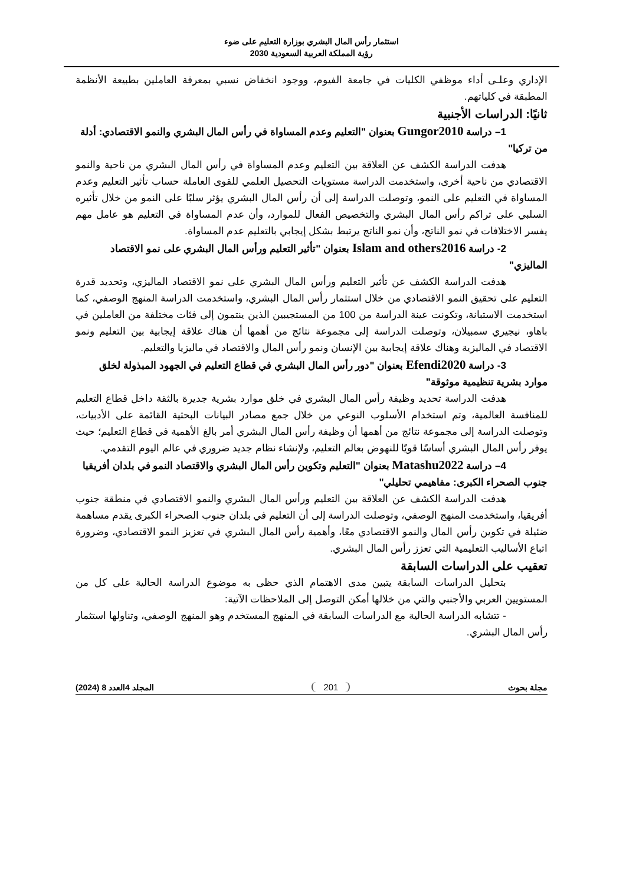استثمار رأس المال البشري بوزارة التعليم على ضوء
رؤية المملكة العربية السعودية 2030
الإداري وعلـى أداء موظفي الكليات في جامعة الفيوم، ووجود انخفاض نسبي بمعرفة العاملين بطبيعة الأنظمة المطبقة في كلياتهم.
ثانيًا: الدراسات الأجنبية
1– دراسة Gungor2010 بعنوان "التعليم وعدم المساواة في رأس المال البشري والنمو الاقتصادي: أدلة من تركيا"
هدفت الدراسة الكشف عن العلاقة بين التعليم وعدم المساواة في رأس المال البشري من ناحية والنمو الاقتصادي من ناحية أخرى، واستخدمت الدراسة مستويات التحصيل العلمي للقوى العاملة حساب تأثير التعليم وعدم المساواة في التعليم على النمو، وتوصلت الدراسة إلى أن رأس المال البشري يؤثر سلبًا على النمو من خلال تأثيره السلبي على تراكم رأس المال البشري والتخصيص الفعال للموارد، وأن عدم المساواة في التعليم هو عامل مهم يفسر الاختلافات في نمو الناتج، وأن نمو الناتج يرتبط بشكل إيجابي بالتعليم عدم المساواة.
2- دراسة Islam and others2016 بعنوان "تأثير التعليم ورأس المال البشري على نمو الاقتصاد الماليزي"
هدفت الدراسة الكشف عن تأثير التعليم ورأس المال البشري على نمو الاقتصاد الماليزي، وتحديد قدرة التعليم على تحقيق النمو الاقتصادي من خلال استثمار رأس المال البشري، واستخدمت الدراسة المنهج الوصفي، كما استخدمت الاستبانة، وتكونت عينة الدراسة من 100 من المستجيبين الذين ينتمون إلى فئات مختلفة من العاملين في باهاو، نيجيري سمبيلان، وتوصلت الدراسة إلى مجموعة نتائج من أهمها أن هناك علاقة إيجابية بين التعليم ونمو الاقتصاد في الماليزية وهناك علاقة إيجابية بين الإنسان ونمو رأس المال والاقتصاد في ماليزيا والتعليم.
3- دراسة Efendi2020 بعنوان "دور رأس المال البشري في قطاع التعليم في الجهود المبذولة لخلق موارد بشرية تنظيمية موثوقة"
هدفت الدراسة تحديد وظيفة رأس المال البشري في خلق موارد بشرية جديرة بالثقة داخل قطاع التعليم للمنافسة العالمية، وتم استخدام الأسلوب النوعي من خلال جمع مصادر البيانات البحثية القائمة على الأدبيات، وتوصلت الدراسة إلى مجموعة نتائج من أهمها أن وظيفة رأس المال البشري أمر بالغ الأهمية في قطاع التعليم؛ حيث يوفر رأس المال البشري أساسًا قويًا للنهوض بعالم التعليم، ولإنشاء نظام جديد ضروري في عالم اليوم التقدمي.
4– دراسة Matashu2022 بعنوان "التعليم وتكوين رأس المال البشري والاقتصاد النمو في بلدان أفريقيا جنوب الصحراء الكبرى: مفاهيمي تحليلي"
هدفت الدراسة الكشف عن العلاقة بين التعليم ورأس المال البشري والنمو الاقتصادي في منطقة جنوب أفريقيا، واستخدمت المنهج الوصفي، وتوصلت الدراسة إلى أن التعليم في بلدان جنوب الصحراء الكبرى يقدم مساهمة ضئيلة في تكوين رأس المال والنمو الاقتصادي معًا، وأهمية رأس المال البشري في تعزيز النمو الاقتصادي، وضرورة اتباع الأساليب التعليمية التي تعزز رأس المال البشري.
تعقيب على الدراسات السابقة
بتحليل الدراسات السابقة يتبين مدى الاهتمام الذي حظى به موضوع الدراسة الحالية على كل من المستويين العربي والأجنبي والتي من خلالها أمكن التوصل إلى الملاحظات الآتية:
- تتشابه الدراسة الحالية مع الدراسات السابقة في المنهج المستخدم وهو المنهج الوصفي، وتناولها استثمار رأس المال البشري.
مجلة بحوث 201 المجلد 4العدد 8 (2024)